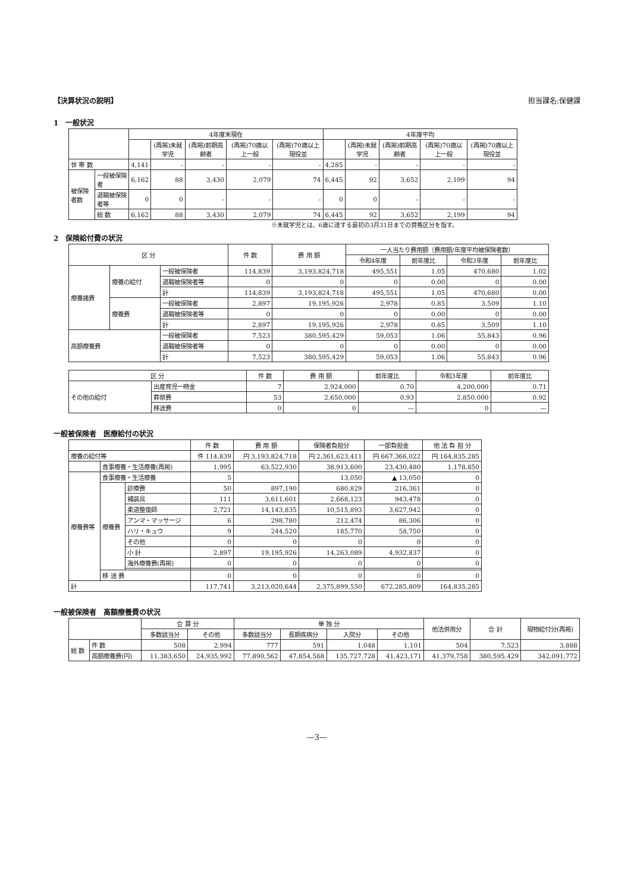【決算状況の説明】 担当課名:保健課
1　一般状況
| | | 4年度末現在 | | | | | 4年度平均 | | | | |
| --- | --- | --- | --- | --- | --- | --- | --- | --- | --- | --- | --- |
| | | | (再掲)未就学児 | (再掲)前期高齢者 | (再掲)70歳以上一般 | (再掲)70歳以上現役並 | | (再掲)未就学児 | (再掲)前期高齢者 | (再掲)70歳以上一般 | (再掲)70歳以上現役並 |
| 世 帯 数 | | 4,141 | - | - | - | - | 4,285 | - | - | - | - |
| 被保険者数 | 一般被保険者 | 6,162 | 88 | 3,430 | 2,079 | 74 | 6,445 | 92 | 3,652 | 2,199 | 94 |
| | 退職被保険者等 | 0 | 0 | - | - | - | 0 | 0 | - | - | - |
| | 総 数 | 6,162 | 88 | 3,430 | 2,079 | 74 | 6,445 | 92 | 3,652 | 2,199 | 94 |
※未就学児とは、6歳に達する最初の3月31日までの資格区分を指す。
2　保険給付費の状況
| 区 分 | | | 件 数 | 費 用 額 | 一人当たり費用額（費用額/年度平均被保険者数） | | | |
| --- | --- | --- | --- | --- | --- | --- | --- | --- |
| | | | | | 令和4年度 | 前年度比 | 令和3年度 | 前年度比 |
| 療養諸費 | 療養の給付 | 一般被保険者 | 114,839 | 3,193,824,718 | 495,551 | 1.05 | 470,680 | 1.02 |
| | | 退職被保険者等 | 0 | 0 | 0 | 0.00 | 0 | 0.00 |
| | | 計 | 114,839 | 3,193,824,718 | 495,551 | 1.05 | 470,680 | 0.00 |
| | 療養費 | 一般被保険者 | 2,897 | 19,195,926 | 2,978 | 0.85 | 3,509 | 1.10 |
| | | 退職被保険者等 | 0 | 0 | 0 | 0.00 | 0 | 0.00 |
| | | 計 | 2,897 | 19,195,926 | 2,978 | 0.85 | 3,509 | 1.10 |
| 高額療養費 | | 一般被保険者 | 7,523 | 380,595,429 | 59,053 | 1.06 | 55,843 | 0.96 |
| | | 退職被保険者等 | 0 | 0 | 0 | 0.00 | 0 | 0.00 |
| | | 計 | 7,523 | 380,595,429 | 59,053 | 1.06 | 55,843 | 0.96 |
| 区 分 | | 件 数 | 費 用 額 | 前年度比 | 令和3年度 | 前年度比 |
| --- | --- | --- | --- | --- | --- | --- |
| その他の給付 | 出産育児一時金 | 7 | 2,924,000 | 0.70 | 4,200,000 | 0.71 |
| | 葬祭費 | 53 | 2,650,000 | 0.93 | 2,850,000 | 0.92 |
| | 移送費 | 0 | 0 | — | 0 | — |
一般被保険者　医療給付の状況
| | | | 件 数 | 費 用 額 | 保険者負担分 | 一部負担金 | 他 法 負 担 分 |
| --- | --- | --- | --- | --- | --- | --- | --- |
| 療養の給付等 | | | 件 114,839 | 円 3,193,824,718 | 円 2,361,623,411 | 円 667,366,022 | 円 164,835,285 |
| | 食事療養・生活療養(再掲) | | 1,995 | 63,522,930 | 38,913,600 | 23,430,480 | 1,178,850 |
| 療養費等 | 食事療養・生活療養 | | 5 | | 13,050 | ▲ 13,050 | 0 |
| | 療養費 | 診療費 | 50 | 897,190 | 680,829 | 216,361 | 0 |
| | | 補装具 | 111 | 3,611,601 | 2,668,123 | 943,478 | 0 |
| | | 柔道整復師 | 2,721 | 14,143,835 | 10,515,893 | 3,627,942 | 0 |
| | | アンマ・マッサージ | 6 | 298,780 | 212,474 | 86,306 | 0 |
| | | ハリ・キュウ | 9 | 244,520 | 185,770 | 58,750 | 0 |
| | | その他 | 0 | 0 | 0 | 0 | 0 |
| | | 小 計 | 2,897 | 19,195,926 | 14,263,089 | 4,932,837 | 0 |
| | | 海外療養費(再掲) | 0 | 0 | 0 | 0 | 0 |
| | 移 送 費 | | 0 | 0 | 0 | 0 | 0 |
| 計 | | | 117,741 | 3,213,020,644 | 2,375,899,550 | 672,285,809 | 164,835,285 |
一般被保険者　高額療養費の状況
| | | 合 算 分 | | 単 独 分 | | | | 他法併用分 | 合 計 | 現物給付分(再掲) |
| --- | --- | --- | --- | --- | --- | --- | --- | --- | --- | --- |
| | | 多数該当分 | その他 | 多数該当分 | 長期疾病分 | 入院分 | その他 | | | |
| 総 数 | 件 数 | 508 | 2,994 | 777 | 591 | 1,048 | 1,101 | 504 | 7,523 | 3,888 |
| | 高額療養費(円) | 11,383,650 | 24,935,992 | 77,890,562 | 47,854,568 | 135,727,728 | 41,423,171 | 41,379,758 | 380,595,429 | 342,091,772 |
—3—